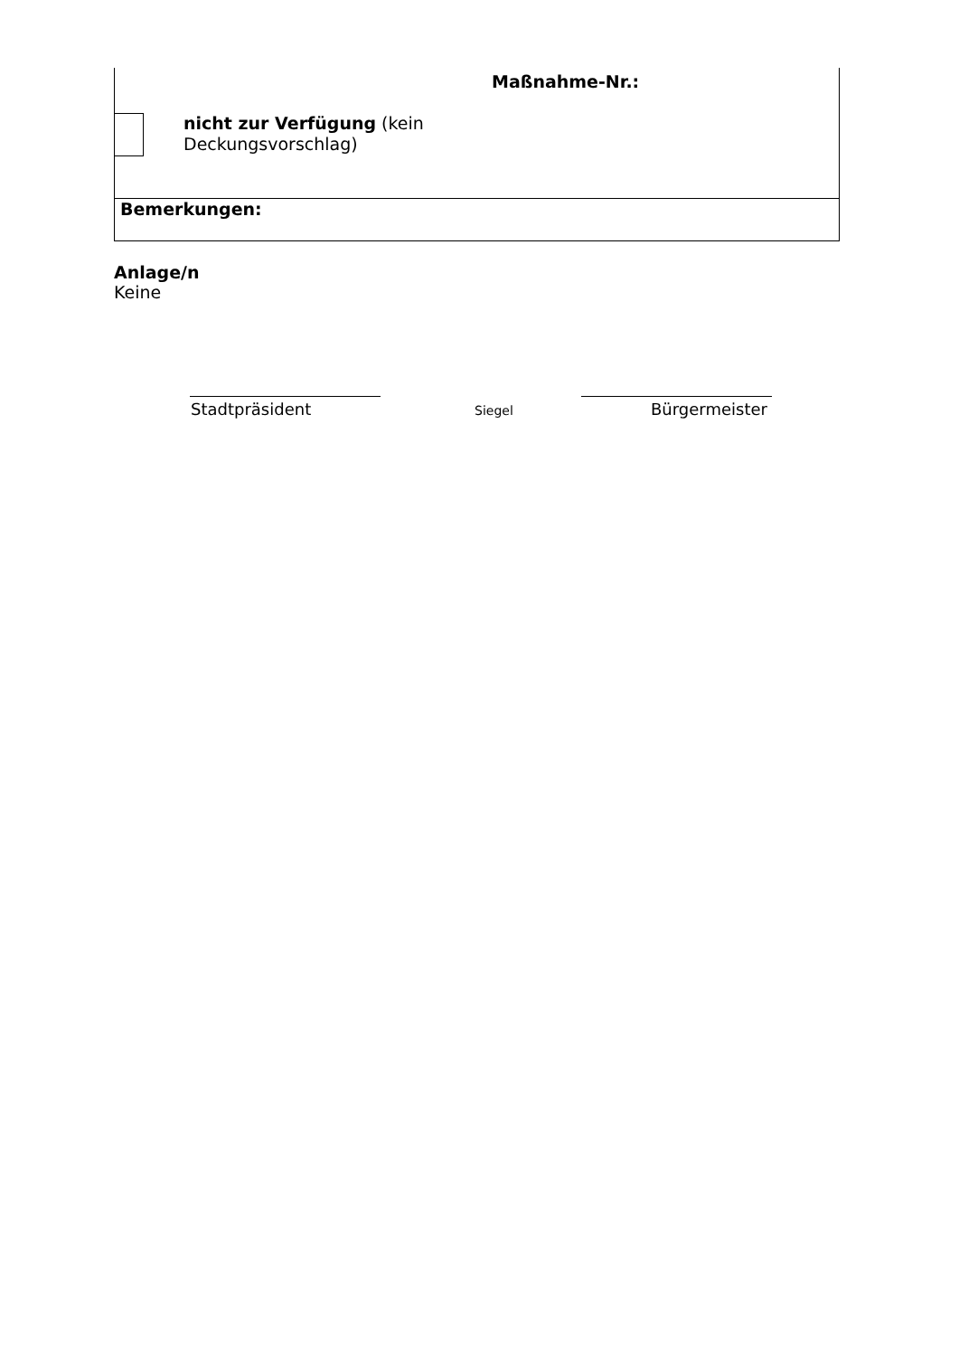Maßnahme-Nr.:
nicht zur Verfügung (kein Deckungsvorschlag)
Bemerkungen:
Anlage/n
Keine
Stadtpräsident Siegel Bürgermeister